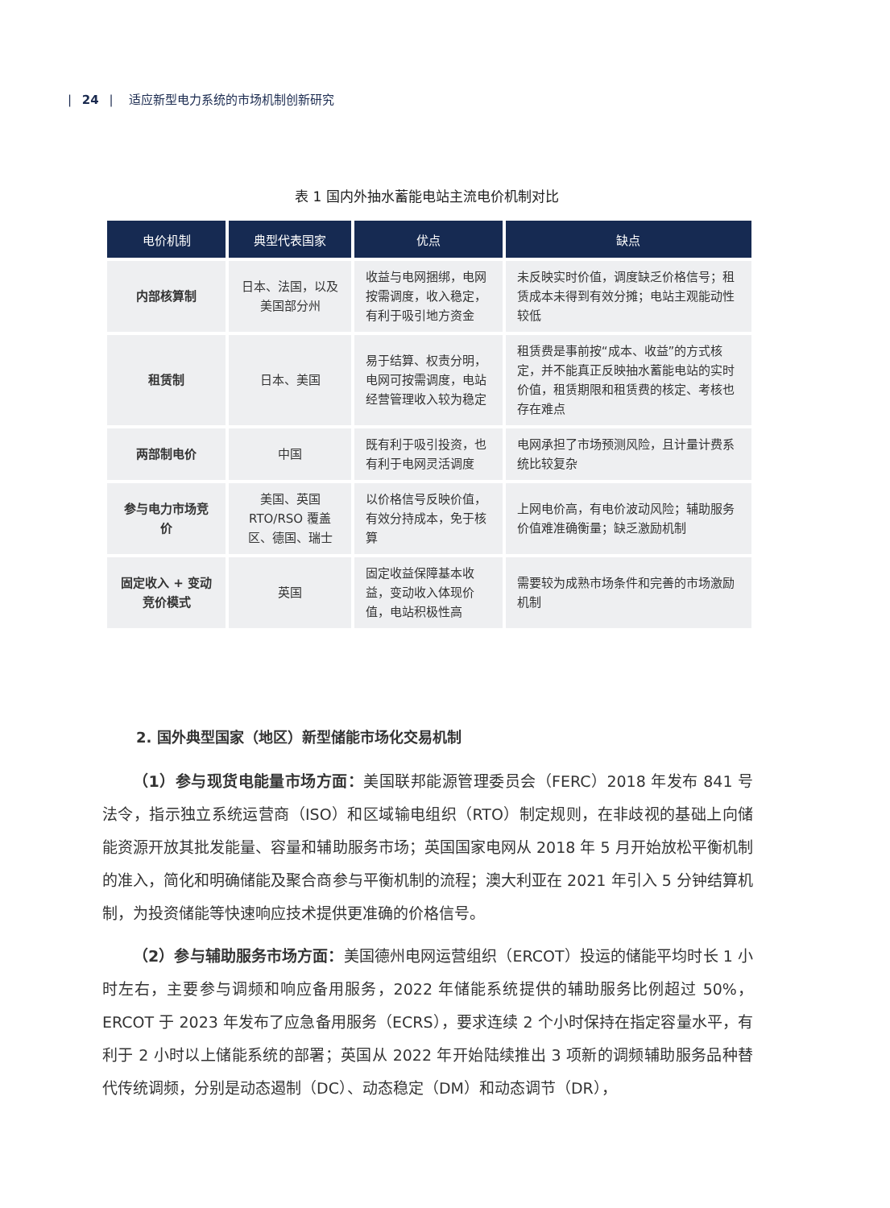| 24 | 适应新型电力系统的市场机制创新研究
表 1 国内外抽水蓄能电站主流电价机制对比
| 电价机制 | 典型代表国家 | 优点 | 缺点 |
| --- | --- | --- | --- |
| 内部核算制 | 日本、法国，以及美国部分州 | 收益与电网捆绑，电网按需调度，收入稳定，有利于吸引地方资金 | 未反映实时价值，调度缺乏价格信号；租赁成本未得到有效分摊；电站主观能动性较低 |
| 租赁制 | 日本、美国 | 易于结算、权责分明，电网可按需调度，电站经营管理收入较为稳定 | 租赁费是事前按“成本、收益”的方式核定，并不能真正反映抽水蓄能电站的实时价值，租赁期限和租赁费的核定、考核也存在难点 |
| 两部制电价 | 中国 | 既有利于吸引投资，也有利于电网灵活调度 | 电网承担了市场预测风险，且计量计费系统比较复杂 |
| 参与电力市场竞价 | 美国、英国 RTO/RSO 覆盖区、德国、瑞士 | 以价格信号反映价值，有效分持成本，免于核算 | 上网电价高，有电价波动风险；辅助服务价值难准确衡量；缺乏激励机制 |
| 固定收入 + 变动竞价模式 | 英国 | 固定收益保障基本收益，变动收入体现价值，电站积极性高 | 需要较为成熟市场条件和完善的市场激励机制 |
2. 国外典型国家（地区）新型储能市场化交易机制
（1）参与现货电能量市场方面：美国联邦能源管理委员会（FERC）2018 年发布 841 号法令，指示独立系统运营商（ISO）和区域输电组织（RTO）制定规则，在非歧视的基础上向储能资源开放其批发能量、容量和辅助服务市场；英国国家电网从 2018 年 5 月开始放松平衡机制的准入，简化和明确储能及聚合商参与平衡机制的流程；澳大利亚在 2021 年引入 5 分钟结算机制，为投资储能等快速响应技术提供更准确的价格信号。
（2）参与辅助服务市场方面：美国德州电网运营组织（ERCOT）投运的储能平均时长 1 小时左右，主要参与调频和响应备用服务，2022 年储能系统提供的辅助服务比例超过 50%，ERCOT 于 2023 年发布了应急备用服务（ECRS），要求连续 2 个小时保持在指定容量水平，有利于 2 小时以上储能系统的部署；英国从 2022 年开始陆续推出 3 项新的调频辅助服务品种替代传统调频，分别是动态遏制（DC）、动态稳定（DM）和动态调节（DR），